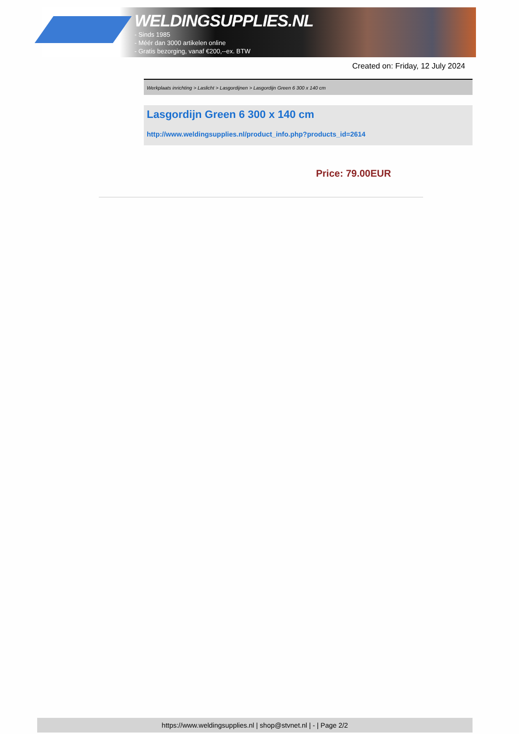WELDINGSUPPLIES.NL
- Sinds 1985
- Méér dan 3000 artikelen online
- Gratis bezorging, vanaf €200,--ex. BTW
Created on: Friday, 12 July 2024
Werkplaats inrichting > Laslicht > Lasgordijnen > Lasgordijn Green 6 300 x 140 cm
Lasgordijn Green 6 300 x 140 cm
http://www.weldingsupplies.nl/product_info.php?products_id=2614
Price: 79.00EUR
https://www.weldingsupplies.nl | shop@stvnet.nl | - | Page 2/2